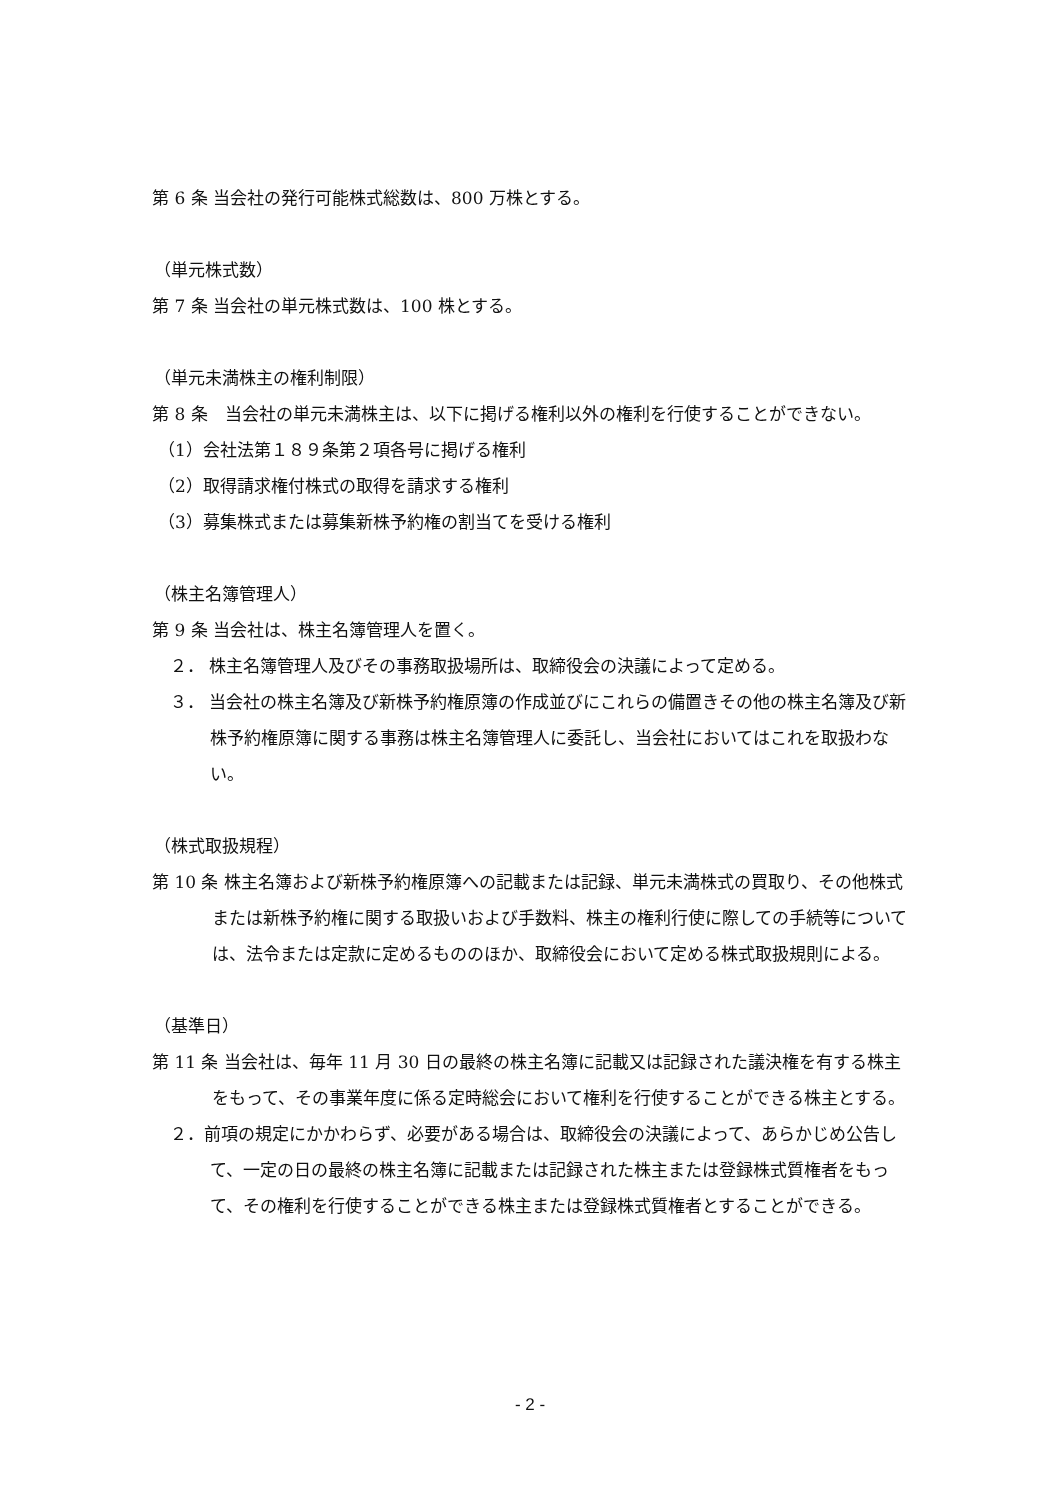第 6 条 当会社の発行可能株式総数は、800 万株とする。
（単元株式数）
第 7 条 当会社の単元株式数は、100 株とする。
（単元未満株主の権利制限）
第 8 条　当会社の単元未満株主は、以下に掲げる権利以外の権利を行使することができない。
（1）会社法第１８９条第２項各号に掲げる権利
（2）取得請求権付株式の取得を請求する権利
（3）募集株式または募集新株予約権の割当てを受ける権利
（株主名簿管理人）
第 9 条 当会社は、株主名簿管理人を置く。
２． 株主名簿管理人及びその事務取扱場所は、取締役会の決議によって定める。
３． 当会社の株主名簿及び新株予約権原簿の作成並びにこれらの備置きその他の株主名簿及び新株予約権原簿に関する事務は株主名簿管理人に委託し、当会社においてはこれを取扱わない。
（株式取扱規程）
第 10 条 株主名簿および新株予約権原簿への記載または記録、単元未満株式の買取り、その他株式または新株予約権に関する取扱いおよび手数料、株主の権利行使に際しての手続等については、法令または定款に定めるもののほか、取締役会において定める株式取扱規則による。
（基準日）
第 11 条 当会社は、毎年 11 月 30 日の最終の株主名簿に記載又は記録された議決権を有する株主をもって、その事業年度に係る定時総会において権利を行使することができる株主とする。
２．前項の規定にかかわらず、必要がある場合は、取締役会の決議によって、あらかじめ公告して、一定の日の最終の株主名簿に記載または記録された株主または登録株式質権者をもって、その権利を行使することができる株主または登録株式質権者とすることができる。
- 2 -